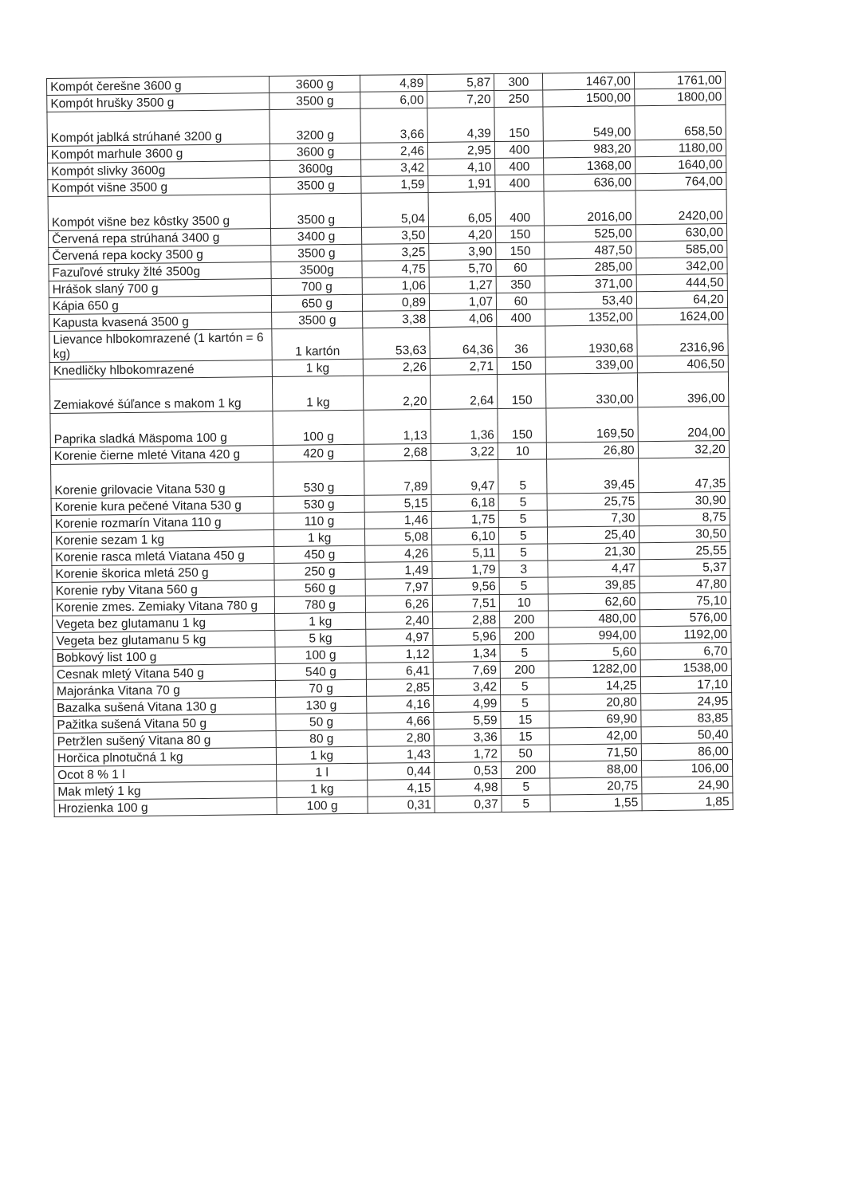| Kompót čerešne 3600 g | 3600 g | 4,89 | 5,87 | 300 | 1467,00 | 1761,00 |
| Kompót hrušky 3500 g | 3500 g | 6,00 | 7,20 | 250 | 1500,00 | 1800,00 |
| Kompót jablká strúhané 3200 g | 3200 g | 3,66 | 4,39 | 150 | 549,00 | 658,50 |
| Kompót marhule 3600 g | 3600 g | 2,46 | 2,95 | 400 | 983,20 | 1180,00 |
| Kompót slivky 3600g | 3600g | 3,42 | 4,10 | 400 | 1368,00 | 1640,00 |
| Kompót višne 3500 g | 3500 g | 1,59 | 1,91 | 400 | 636,00 | 764,00 |
| Kompót višne bez kôstky 3500 g | 3500 g | 5,04 | 6,05 | 400 | 2016,00 | 2420,00 |
| Červená repa strúhaná 3400 g | 3400 g | 3,50 | 4,20 | 150 | 525,00 | 630,00 |
| Červená repa kocky 3500 g | 3500 g | 3,25 | 3,90 | 150 | 487,50 | 585,00 |
| Fazuľové struky žlté 3500g | 3500g | 4,75 | 5,70 | 60 | 285,00 | 342,00 |
| Hrášok slaný 700 g | 700 g | 1,06 | 1,27 | 350 | 371,00 | 444,50 |
| Kápia 650 g | 650 g | 0,89 | 1,07 | 60 | 53,40 | 64,20 |
| Kapusta kvasená 3500 g | 3500 g | 3,38 | 4,06 | 400 | 1352,00 | 1624,00 |
| Lievance hlbokomrazené (1 kartón = 6 kg) | 1 kartón | 53,63 | 64,36 | 36 | 1930,68 | 2316,96 |
| Knedličky hlbokomrazené | 1 kg | 2,26 | 2,71 | 150 | 339,00 | 406,50 |
| Zemiakové šúľance s makom 1 kg | 1 kg | 2,20 | 2,64 | 150 | 330,00 | 396,00 |
| Paprika sladká Mäspoma 100 g | 100 g | 1,13 | 1,36 | 150 | 169,50 | 204,00 |
| Korenie čierne mleté Vitana 420 g | 420 g | 2,68 | 3,22 | 10 | 26,80 | 32,20 |
| Korenie grilovacie Vitana 530 g | 530 g | 7,89 | 9,47 | 5 | 39,45 | 47,35 |
| Korenie kura pečené Vitana 530 g | 530 g | 5,15 | 6,18 | 5 | 25,75 | 30,90 |
| Korenie rozmarín Vitana 110 g | 110 g | 1,46 | 1,75 | 5 | 7,30 | 8,75 |
| Korenie sezam 1 kg | 1 kg | 5,08 | 6,10 | 5 | 25,40 | 30,50 |
| Korenie rasca mletá Viatana 450 g | 450 g | 4,26 | 5,11 | 5 | 21,30 | 25,55 |
| Korenie škorica mletá 250 g | 250 g | 1,49 | 1,79 | 3 | 4,47 | 5,37 |
| Korenie ryby Vitana 560 g | 560 g | 7,97 | 9,56 | 5 | 39,85 | 47,80 |
| Korenie zmes. Zemiaky Vitana 780 g | 780 g | 6,26 | 7,51 | 10 | 62,60 | 75,10 |
| Vegeta bez glutamanu 1 kg | 1 kg | 2,40 | 2,88 | 200 | 480,00 | 576,00 |
| Vegeta bez glutamanu 5 kg | 5 kg | 4,97 | 5,96 | 200 | 994,00 | 1192,00 |
| Bobkový list 100 g | 100 g | 1,12 | 1,34 | 5 | 5,60 | 6,70 |
| Cesnak mletý Vitana 540 g | 540 g | 6,41 | 7,69 | 200 | 1282,00 | 1538,00 |
| Majoránka Vitana 70 g | 70 g | 2,85 | 3,42 | 5 | 14,25 | 17,10 |
| Bazalka sušená Vitana 130 g | 130 g | 4,16 | 4,99 | 5 | 20,80 | 24,95 |
| Pažitka sušená Vitana 50 g | 50 g | 4,66 | 5,59 | 15 | 69,90 | 83,85 |
| Petržlen sušený Vitana 80 g | 80 g | 2,80 | 3,36 | 15 | 42,00 | 50,40 |
| Horčica plnotučná 1 kg | 1 kg | 1,43 | 1,72 | 50 | 71,50 | 86,00 |
| Ocot 8 % 1 l | 1 l | 0,44 | 0,53 | 200 | 88,00 | 106,00 |
| Mak mletý 1 kg | 1 kg | 4,15 | 4,98 | 5 | 20,75 | 24,90 |
| Hrozienka 100 g | 100 g | 0,31 | 0,37 | 5 | 1,55 | 1,85 |